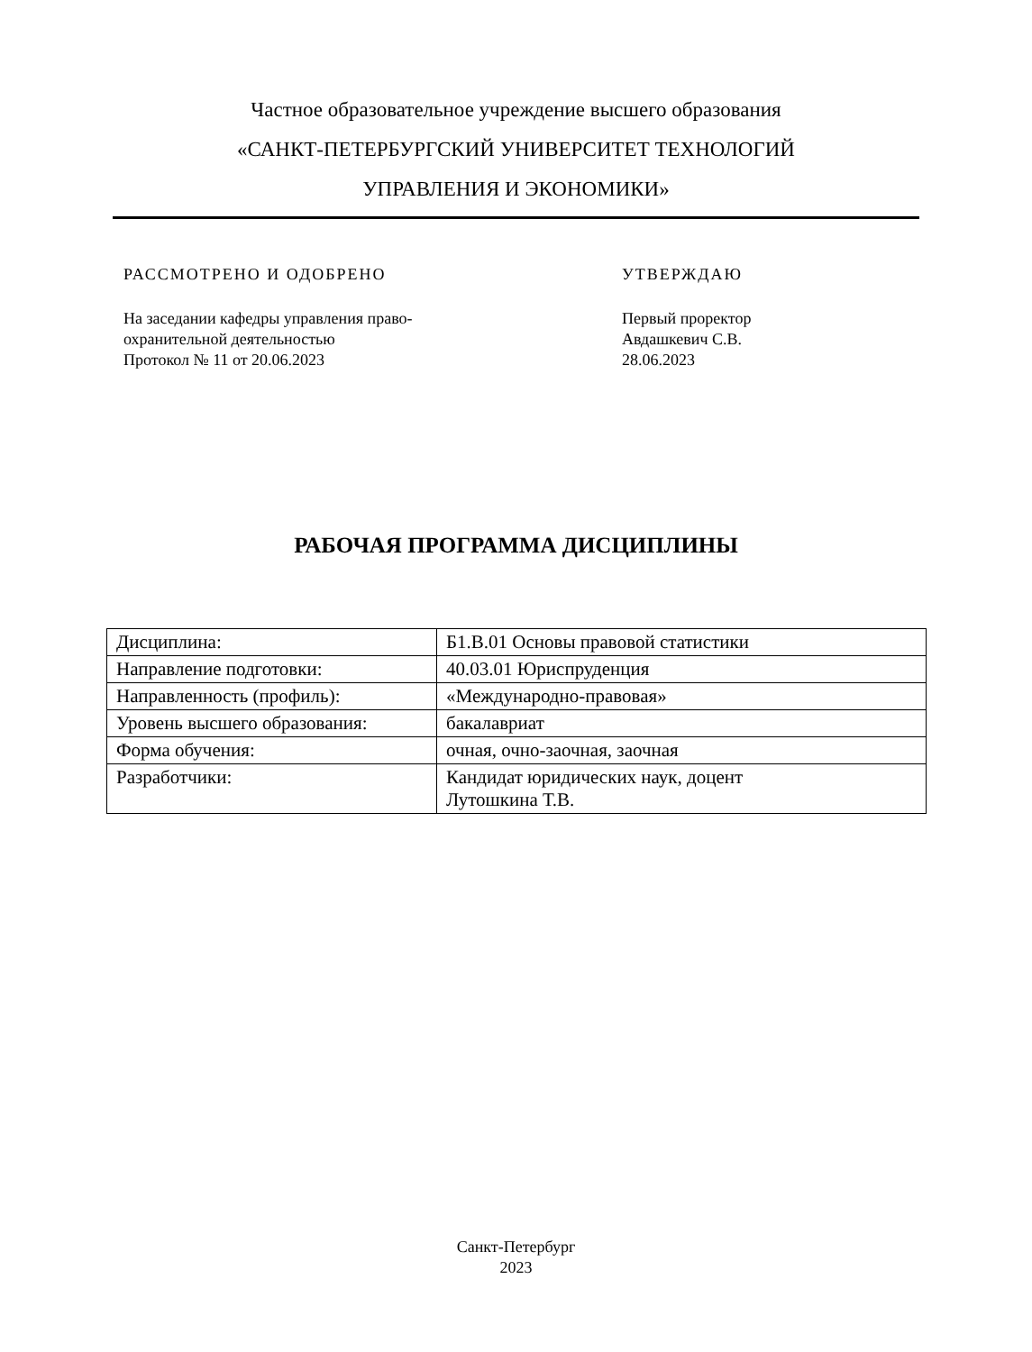Частное образовательное учреждение высшего образования
«САНКТ-ПЕТЕРБУРГСКИЙ УНИВЕРСИТЕТ ТЕХНОЛОГИЙ
УПРАВЛЕНИЯ И ЭКОНОМИКИ»
РАССМОТРЕНО И ОДОБРЕНО
На заседании кафедры управления право-
охранительной деятельностью
Протокол № 11 от 20.06.2023
УТВЕРЖДАЮ
Первый проректор
Авдашкевич С.В.
28.06.2023
РАБОЧАЯ ПРОГРАММА ДИСЦИПЛИНЫ
| Дисциплина: | Б1.В.01 Основы правовой статистики |
| Направление подготовки: | 40.03.01 Юриспруденция |
| Направленность (профиль): | «Международно-правовая» |
| Уровень высшего образования: | бакалавриат |
| Форма обучения: | очная, очно-заочная, заочная |
| Разработчики: | Кандидат юридических наук, доцент Лутошкина Т.В. |
Санкт-Петербург
2023